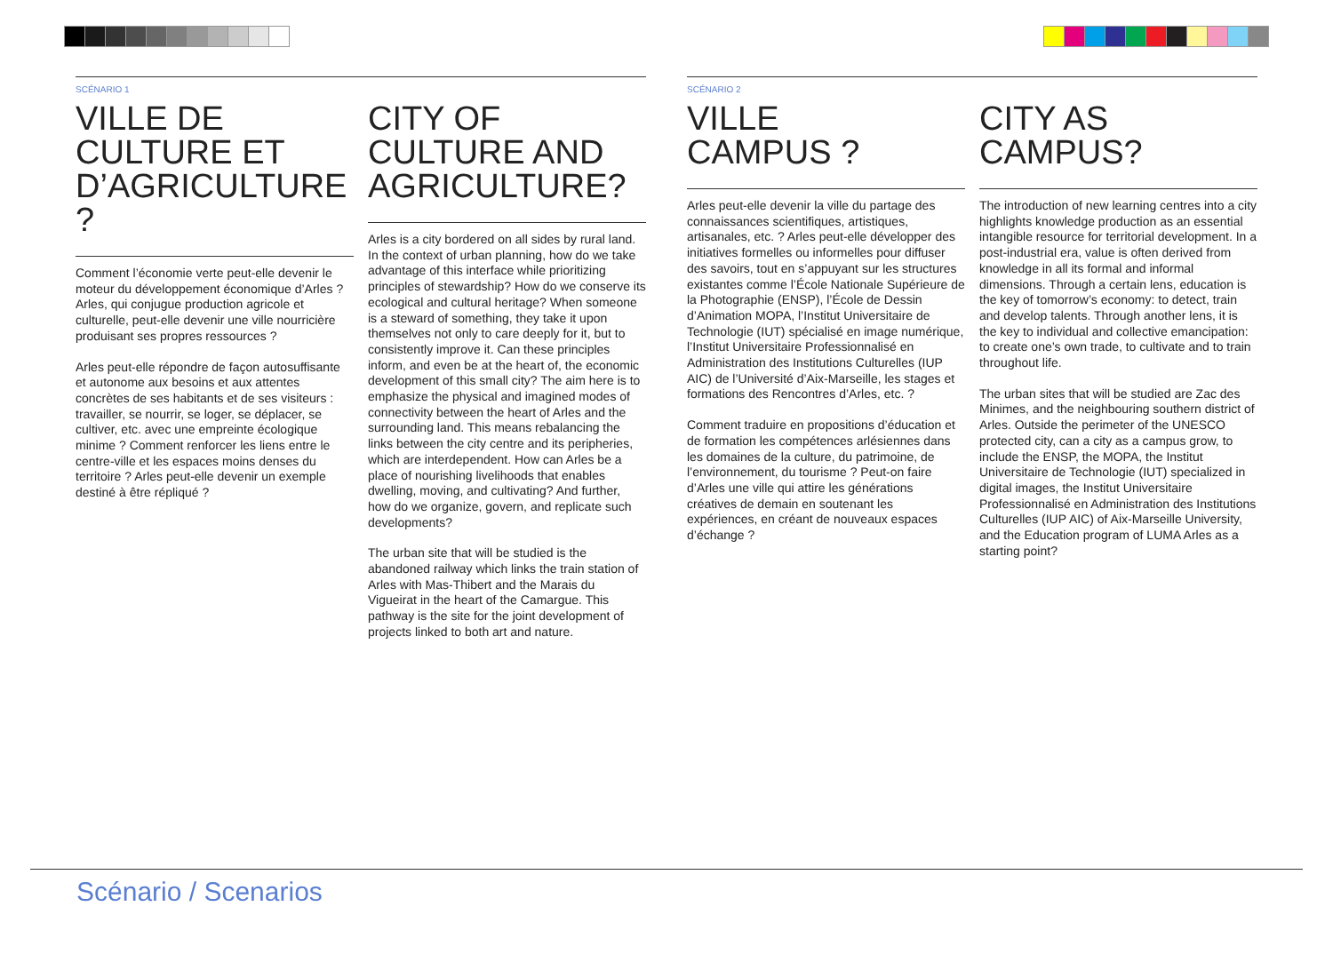SCÉNARIO 1
VILLE DE
CULTURE ET
D’AGRICULTURE ?
Comment l’économie verte peut-elle devenir le moteur du développement économique d’Arles ? Arles, qui conjugue production agricole et culturelle, peut-elle devenir une ville nourricière produisant ses propres ressources ?
Arles peut-elle répondre de façon autosuffisante et autonome aux besoins et aux attentes concrètes de ses habitants et de ses visiteurs : travailler, se nourrir, se loger, se déplacer, se cultiver, etc. avec une empreinte écologique minime ? Comment renforcer les liens entre le centre-ville et les espaces moins denses du territoire ? Arles peut-elle devenir un exemple destiné à être répliqué ?
CITY OF
CULTURE AND
AGRICULTURE?
Arles is a city bordered on all sides by rural land. In the context of urban planning, how do we take advantage of this interface while prioritizing principles of stewardship? How do we conserve its ecological and cultural heritage? When someone is a steward of something, they take it upon themselves not only to care deeply for it, but to consistently improve it. Can these principles inform, and even be at the heart of, the economic development of this small city? The aim here is to emphasize the physical and imagined modes of connectivity between the heart of Arles and the surrounding land. This means rebalancing the links between the city centre and its peripheries, which are interdependent. How can Arles be a place of nourishing livelihoods that enables dwelling, moving, and cultivating? And further, how do we organize, govern, and replicate such developments?
The urban site that will be studied is the abandoned railway which links the train station of Arles with Mas-Thibert and the Marais du Vigueirat in the heart of the Camargue. This pathway is the site for the joint development of projects linked to both art and nature.
SCÉNARIO 2
VILLE
CAMPUS ?
Arles peut-elle devenir la ville du partage des connaissances scientifiques, artistiques, artisanales, etc. ? Arles peut-elle développer des initiatives formelles ou informelles pour diffuser des savoirs, tout en s’appuyant sur les structures existantes comme l’École Nationale Supérieure de la Photographie (ENSP), l’École de Dessin d’Animation MOPA, l’Institut Universitaire de Technologie (IUT) spécialisé en image numérique, l’Institut Universitaire Professionnalisé en Administration des Institutions Culturelles (IUP AIC) de l’Université d’Aix-Marseille, les stages et formations des Rencontres d’Arles, etc. ?
Comment traduire en propositions d’éducation et de formation les compétences arlésiennes dans les domaines de la culture, du patrimoine, de l’environnement, du tourisme ? Peut-on faire d’Arles une ville qui attire les générations créatives de demain en soutenant les expériences, en créant de nouveaux espaces d’échange ?
CITY AS
CAMPUS?
The introduction of new learning centres into a city highlights knowledge production as an essential intangible resource for territorial development. In a post-industrial era, value is often derived from knowledge in all its formal and informal dimensions. Through a certain lens, education is the key of tomorrow’s economy: to detect, train and develop talents. Through another lens, it is the key to individual and collective emancipation: to create one’s own trade, to cultivate and to train throughout life.
The urban sites that will be studied are Zac des Minimes, and the neighbouring southern district of Arles. Outside the perimeter of the UNESCO protected city, can a city as a campus grow, to include the ENSP, the MOPA, the Institut Universitaire de Technologie (IUT) specialized in digital images, the Institut Universitaire Professionnalisé en Administration des Institutions Culturelles (IUP AIC) of Aix-Marseille University, and the Education program of LUMA Arles as a starting point?
Scénario / Scenarios